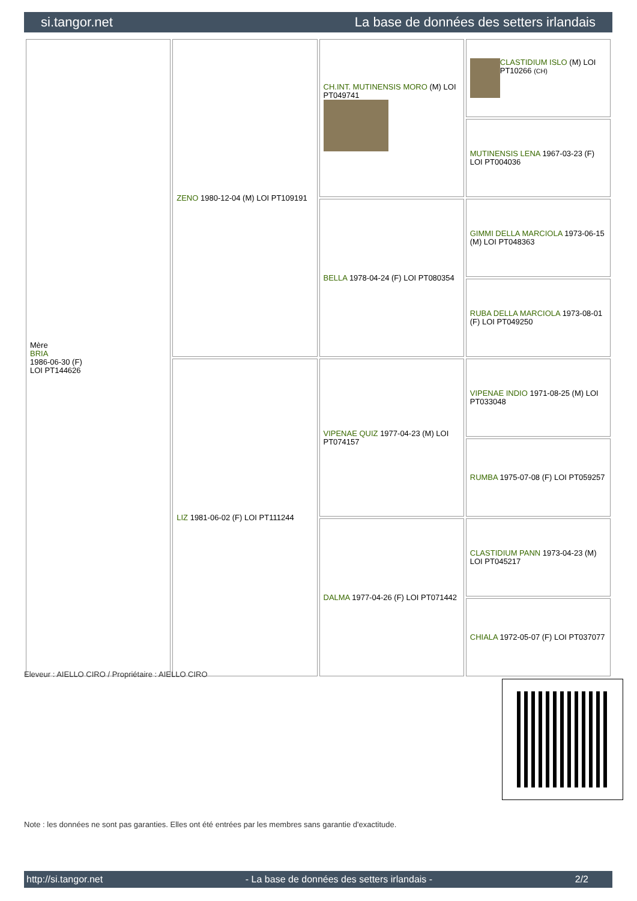si.tangor.net La base de données des setters irlandais
| Mère BRIA 1986-06-30 (F) LOI PT144626 | ZENO 1980-12-04 (M) LOI PT109191 | CH.INT. MUTINENSIS MORO (M) LOI PT049741 | CLASTIDIUM ISLO (M) LOI PT10266 (CH) |
| | | | MUTINENSIS LENA 1967-03-23 (F) LOI PT004036 |
| | | BELLA 1978-04-24 (F) LOI PT080354 | GIMMI DELLA MARCIOLA 1973-06-15 (M) LOI PT048363 |
| | | | RUBA DELLA MARCIOLA 1973-08-01 (F) LOI PT049250 |
| | LIZ 1981-06-02 (F) LOI PT111244 | VIPENAE QUIZ 1977-04-23 (M) LOI PT074157 | VIPENAE INDIO 1971-08-25 (M) LOI PT033048 |
| | | | RUMBA 1975-07-08 (F) LOI PT059257 |
| | | DALMA 1977-04-26 (F) LOI PT071442 | CLASTIDIUM PANN 1973-04-23 (M) LOI PT045217 |
| | | | CHIALA 1972-05-07 (F) LOI PT037077 |
Eleveur : AIELLO CIRO / Propriétaire : AIELLO CIRO
Note : les données ne sont pas garanties. Elles ont été entrées par les membres sans garantie d'exactitude.
http://si.tangor.net - La base de données des setters irlandais - 2/2